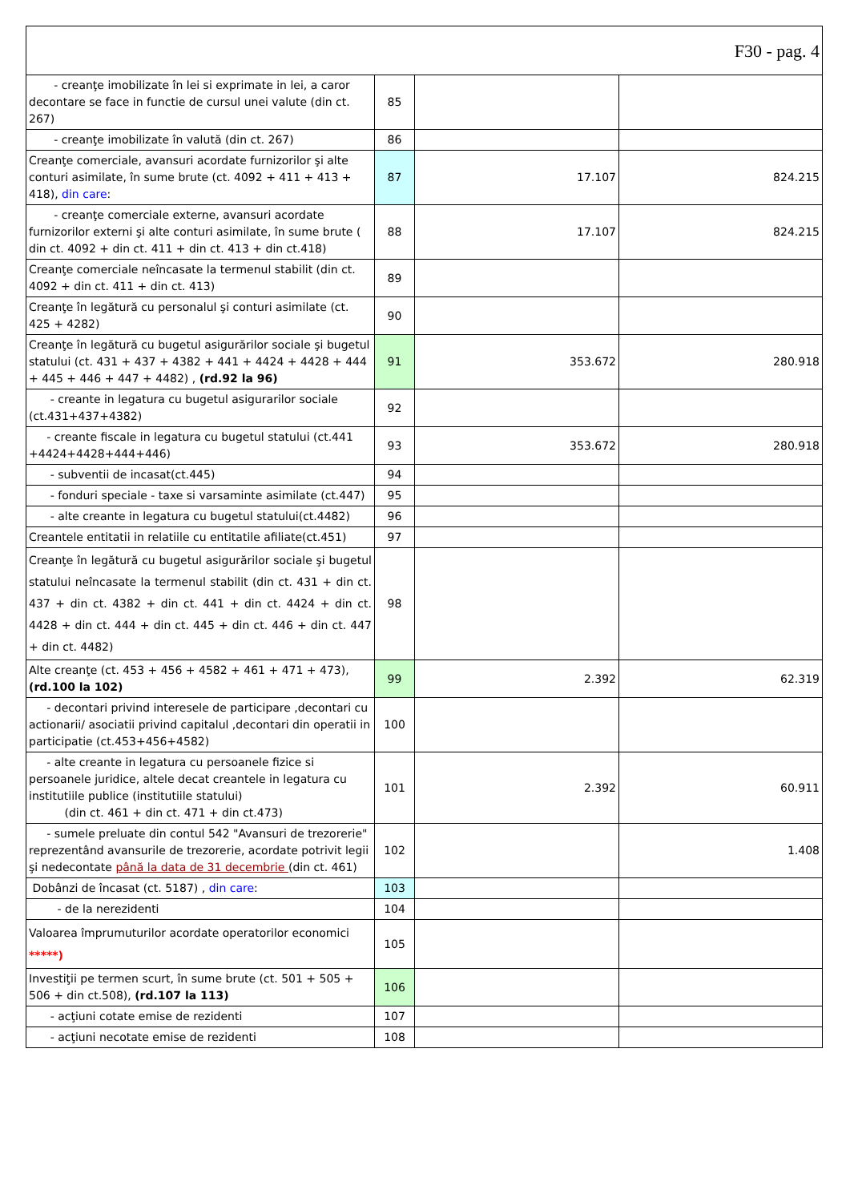| F30 - pag. 4 | | | |
| - creanţe imobilizate în lei si exprimate in lei, a caror decontare se face in functie de cursul unei valute (din ct. 267) | 85 | | |
| - creanţe imobilizate în valută (din ct. 267) | 86 | | |
| Creanţe comerciale, avansuri acordate furnizorilor şi alte conturi asimilate, în sume brute (ct. 4092 + 411 + 413 + 418), din care : | 87 | 17.107 | 824.215 |
| - creanţe comerciale externe, avansuri acordate furnizorilor externi şi alte conturi asimilate, în sume brute ( din ct. 4092 + din ct. 411 + din ct. 413 + din ct.418) | 88 | 17.107 | 824.215 |
| Creanţe comerciale neîncasate la termenul stabilit (din ct. 4092 + din ct. 411 + din ct. 413) | 89 | | |
| Creanţe în legătură cu personalul şi conturi asimilate (ct. 425 + 4282) | 90 | | |
| Creanţe în legătură cu bugetul asigurărilor sociale şi bugetul statului (ct. 431 + 437 + 4382 + 441 + 4424 + 4428 + 444 + 445 + 446 + 447 + 4482) , (rd.92 la 96) | 91 | 353.672 | 280.918 |
| - creante in legatura cu bugetul asigurarilor sociale (ct.431+437+4382) | 92 | | |
| - creante fiscale in legatura cu bugetul statului (ct.441 +4424+4428+444+446) | 93 | 353.672 | 280.918 |
| - subventii de incasat(ct.445) | 94 | | |
| - fonduri speciale - taxe si varsaminte asimilate (ct.447) | 95 | | |
| - alte creante in legatura cu bugetul statului(ct.4482) | 96 | | |
| Creantele entitatii in relatiile cu entitatile afiliate(ct.451) | 97 | | |
| Creanţe în legătură cu bugetul asigurărilor sociale şi bugetul statului neîncasate la termenul stabilit (din ct. 431 + din ct. 437 + din ct. 4382 + din ct. 441 + din ct. 4424 + din ct. 4428 + din ct. 444 + din ct. 445 + din ct. 446 + din ct. 447 + din ct. 4482) | 98 | | |
| Alte creanţe (ct. 453 + 456 + 4582 + 461 + 471 + 473), (rd.100 la 102) | 99 | 2.392 | 62.319 |
| - decontari privind interesele de participare ,decontari cu actionarii/ asociatii privind capitalul ,decontari din operatii in participatie (ct.453+456+4582) | 100 | | |
| - alte creante in legatura cu persoanele fizice si persoanele juridice, altele decat creantele in legatura cu institutiile publice (institutiile statului) (din ct. 461 + din ct. 471 + din ct.473) | 101 | 2.392 | 60.911 |
| - sumele preluate din contul 542 "Avansuri de trezorerie" reprezentând avansurile de trezorerie, acordate potrivit legii şi nedecontate până la data de 31 decembrie (din ct. 461) | 102 | | 1.408 |
| Dobânzi de încasat (ct. 5187) , din care : | 103 | | |
| - de la nerezidenti | 104 | | |
| Valoarea împrumuturilor acordate operatorilor economici *****) | 105 | | |
| Investiţii pe termen scurt, în sume brute (ct. 501 + 505 + 506 + din ct.508), (rd.107 la 113) | 106 | | |
| - acţiuni cotate emise de rezidenti | 107 | | |
| - acţiuni necotate emise de rezidenti | 108 | | |